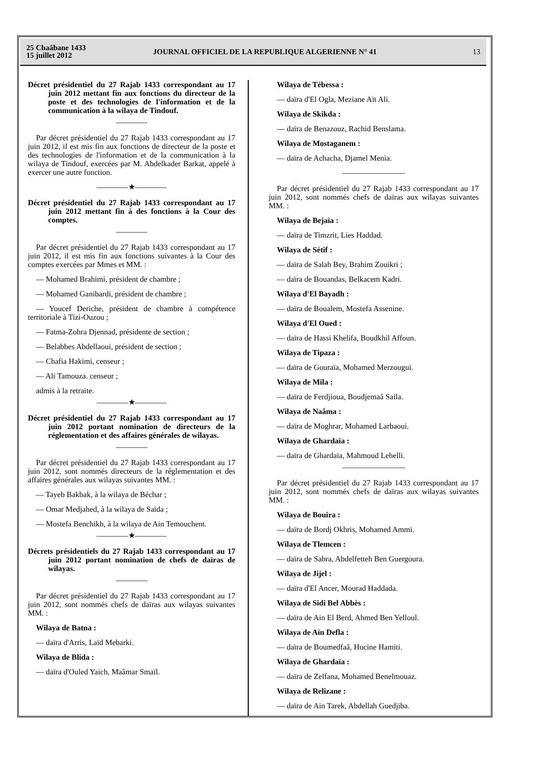25 Chaâbane 1433
15 juillet 2012
JOURNAL OFFICIEL DE LA REPUBLIQUE ALGERIENNE N° 41
13
Décret présidentiel du 27 Rajab 1433 correspondant au 17 juin 2012 mettant fin aux fonctions du directeur de la poste et des technologies de l'information et de la communication à la wilaya de Tindouf.
————
Par décret présidentiel du 27 Rajab 1433 correspondant au 17 juin 2012, il est mis fin aux fonctions de directeur de la poste et des technologies de l'information et de la communication à la wilaya de Tindouf, exercées par M. Abdelkader Barkat, appelé à exercer une autre fonction.
————★————
Décret présidentiel du 27 Rajab 1433 correspondant au 17 juin 2012 mettant fin à des fonctions à la Cour des comptes.
————
Par décret présidentiel du 27 Rajab 1433 correspondant au 17 juin 2012, il est mis fin aux fonctions suivantes à la Cour des comptes exercées par Mmes et MM. :
— Mohamed Brahimi, président de chambre ;
— Mohamed Ganibardi, président de chambre ;
— Youcef Deriche, président de chambre à compétence territoriale à Tizi-Ouzou ;
— Fatma-Zohra Djennad, présidente de section ;
— Belabbes Abdellaoui, président de section ;
— Chafia Hakimi, censeur ;
— Ali Tamouza. censeur ;
admis à la retraite.
————★————
Décret présidentiel du 27 Rajab 1433 correspondant au 17 juin 2012 portant nomination de directeurs de la réglementation et des affaires générales de wilayas.
————
Par décret présidentiel du 27 Rajab 1433 correspondant au 17 juin 2012, sont nommés directeurs de la réglementation et des affaires générales aux wilayas suivantes MM. :
— Tayeb Bakbak, à la wilaya de Béchar ;
— Omar Medjahed, à la wilaya de Saïda ;
— Mostefa Benchikh, à la wilaya de Ain Temouchent.
————★————
Décrets présidentiels du 27 Rajab 1433 correspondant au 17 juin 2012 portant nomination de chefs de daïras de wilayas.
————
Par décret présidentiel du 27 Rajab 1433 correspondant au 17 juin 2012, sont nommés chefs de daïras aux wilayas suivantes MM. :
Wilaya de Batna :
— daïra d'Arris, Laïd Mebarki.
Wilaya de Blida :
— daïra d'Ouled Yaich, Maâmar Smaïl.
Wilaya de Tébessa :
— daïra d'El Ogla, Meziane Aït Ali.
Wilaya de Skikda :
— daïra de Benazouz, Rachid Benslama.
Wilaya de Mostaganem :
— daïra de Achacha, Djamel Menia.
————————
Par décret présidentiel du 27 Rajab 1433 correspondant au 17 juin 2012, sont nommés chefs de daïras aux wilayas suivantes MM. :
Wilaya de Bejaïa :
— daïra de Timzrit, Lies Haddad.
Wilaya de Sétif :
— daïra de Salah Bey, Brahim Zouikri ;
— daïra de Bouandas, Belkacem Kadri.
Wilaya d'El Bayadh :
— daïra de Boualem, Mostefa Assenine.
Wilaya d'El Oued :
— daïra de Hassi Khelifa, Boudkhil Affoun.
Wilaya de Tipaza :
— daïra de Gouraïa, Mohamed Merzougui.
Wilaya de Mila :
— daïra de Ferdjioua, Boudjemaâ Saila.
Wilaya de Naâma :
— daïra de Moghrar, Mohamed Larbaoui.
Wilaya de Ghardaïa :
— daïra de Ghardaïa, Mahmoud Lehelli.
————————
Par décret présidentiel du 27 Rajab 1433 correspondant au 17 juin 2012, sont nommés chefs de daïras aux wilayas suivantes MM. :
Wilaya de Bouira :
— daïra de Bordj Okhris, Mohamed Ammi.
Wilaya de Tlemcen :
— daïra de Sabra, Abdelfetteh Ben Guergoura.
Wilaya de Jijel :
— daïra d'El Ancer, Mourad Haddada.
Wilaya de Sidi Bel Abbès :
— daïra de Ain El Berd, Ahmed Ben Yelloul.
Wilaya de Aïn Defla :
— daïra de Boumedfaâ, Hocine Hamiti.
Wilaya de Ghardaïa :
— daïra de Zelfana, Mohamed Benelmouaz.
Wilaya de Relizane :
— daïra de Ain Tarek, Abdellah Guedjiba.